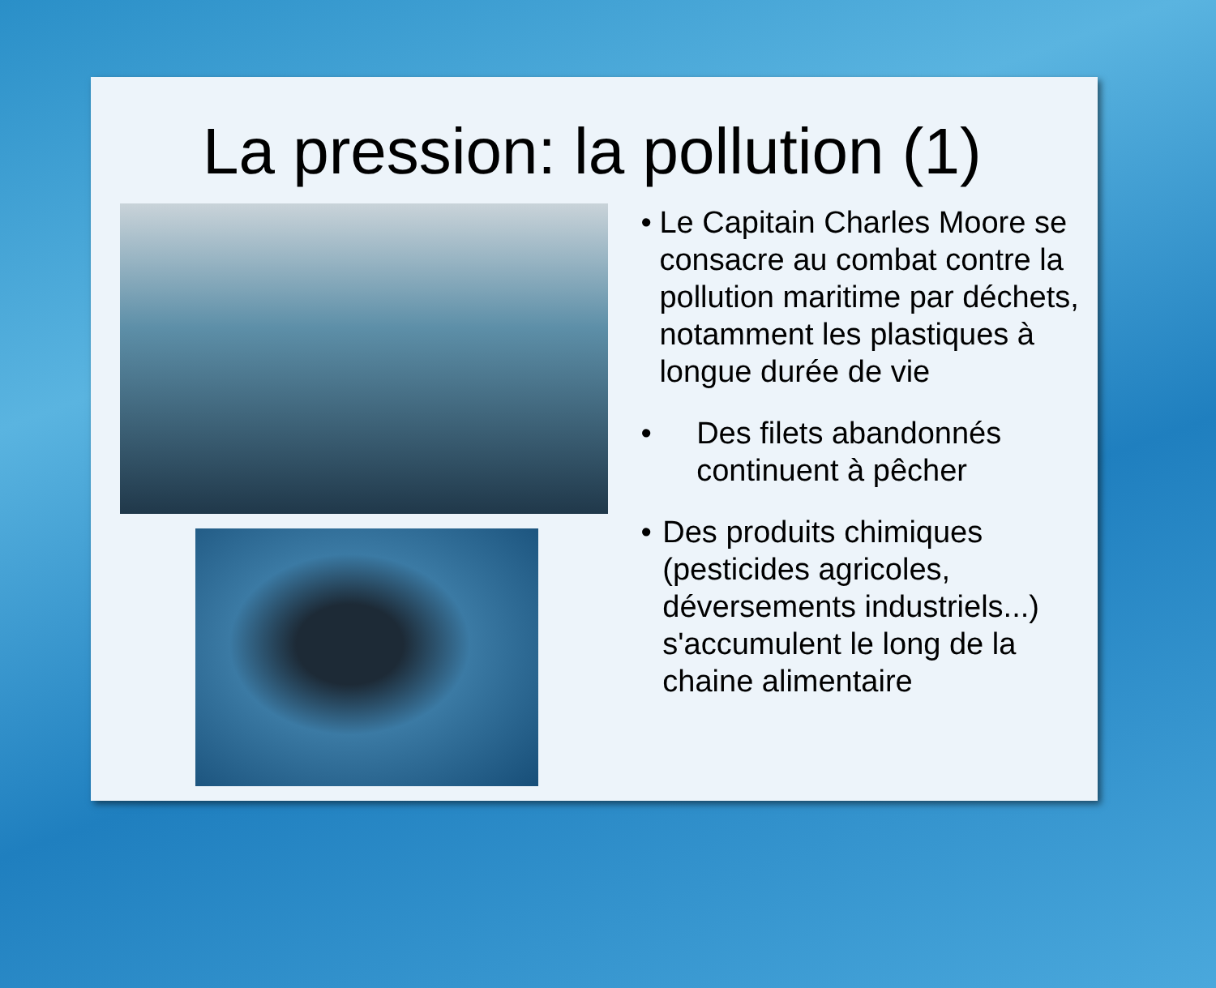La pression: la pollution (1)
• Le Capitain Charles Moore se consacre au combat contre la pollution maritime par déchets, notamment les plastiques à longue durée de vie
• Des filets abandonnés continuent à pêcher
• Des produits chimiques (pesticides agricoles, déversements industriels...) s'accumulent le long de la chaine alimentaire